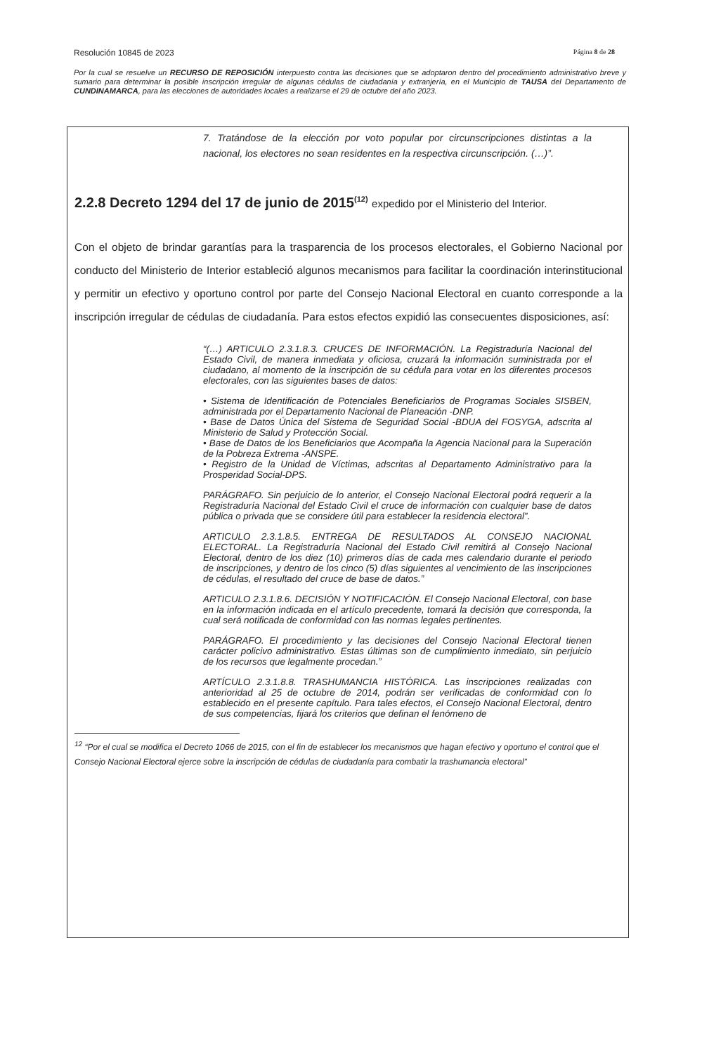Resolución 10845 de 2023 Página 8 de 28
Por la cual se resuelve un RECURSO DE REPOSICIÓN interpuesto contra las decisiones que se adoptaron dentro del procedimiento administrativo breve y sumario para determinar la posible inscripción irregular de algunas cédulas de ciudadanía y extranjería, en el Municipio de TAUSA del Departamento de CUNDINAMARCA, para las elecciones de autoridades locales a realizarse el 29 de octubre del año 2023.
7. Tratándose de la elección por voto popular por circunscripciones distintas a la nacional, los electores no sean residentes en la respectiva circunscripción. (…)”.
2.2.8 Decreto 1294 del 17 de junio de 2015<sup>(12)</sup> expedido por el Ministerio del Interior.
Con el objeto de brindar garantías para la trasparencia de los procesos electorales, el Gobierno Nacional por conducto del Ministerio de Interior estableció algunos mecanismos para facilitar la coordinación interinstitucional y permitir un efectivo y oportuno control por parte del Consejo Nacional Electoral en cuanto corresponde a la inscripción irregular de cédulas de ciudadanía. Para estos efectos expidió las consecuentes disposiciones, así:
“(…) ARTICULO 2.3.1.8.3. CRUCES DE INFORMACIÓN. La Registraduría Nacional del Estado Civil, de manera inmediata y oficiosa, cruzará la información suministrada por el ciudadano, al momento de la inscripción de su cédula para votar en los diferentes procesos electorales, con las siguientes bases de datos:
• Sistema de Identificación de Potenciales Beneficiarios de Programas Sociales SISBEN, administrada por el Departamento Nacional de Planeación -DNP.
• Base de Datos Única del Sistema de Seguridad Social -BDUA del FOSYGA, adscrita al Ministerio de Salud y Protección Social.
• Base de Datos de los Beneficiarios que Acompaña la Agencia Nacional para la Superación de la Pobreza Extrema -ANSPE.
• Registro de la Unidad de Víctimas, adscritas al Departamento Administrativo para la Prosperidad Social-DPS.
PARÁGRAFO. Sin perjuicio de lo anterior, el Consejo Nacional Electoral podrá requerir a la Registraduría Nacional del Estado Civil el cruce de información con cualquier base de datos pública o privada que se considere útil para establecer la residencia electoral”.
ARTICULO 2.3.1.8.5. ENTREGA DE RESULTADOS AL CONSEJO NACIONAL ELECTORAL. La Registraduría Nacional del Estado Civil remitirá al Consejo Nacional Electoral, dentro de los diez (10) primeros días de cada mes calendario durante el periodo de inscripciones, y dentro de los cinco (5) días siguientes al vencimiento de las inscripciones de cédulas, el resultado del cruce de base de datos.”
ARTICULO 2.3.1.8.6. DECISIÓN Y NOTIFICACIÓN. El Consejo Nacional Electoral, con base en la información indicada en el artículo precedente, tomará la decisión que corresponda, la cual será notificada de conformidad con las normas legales pertinentes.
PARÁGRAFO. El procedimiento y las decisiones del Consejo Nacional Electoral tienen carácter policivo administrativo. Estas últimas son de cumplimiento inmediato, sin perjuicio de los recursos que legalmente procedan.”
ARTÍCULO 2.3.1.8.8. TRASHUMANCIA HISTÓRICA. Las inscripciones realizadas con anterioridad al 25 de octubre de 2014, podrán ser verificadas de conformidad con lo establecido en el presente capítulo. Para tales efectos, el Consejo Nacional Electoral, dentro de sus competencias, fijará los criterios que definan el fenómeno de
<sup>12</sup> “Por el cual se modifica el Decreto 1066 de 2015, con el fin de establecer los mecanismos que hagan efectivo y oportuno el control que el Consejo Nacional Electoral ejerce sobre la inscripción de cédulas de ciudadanía para combatir la trashumancia electoral”